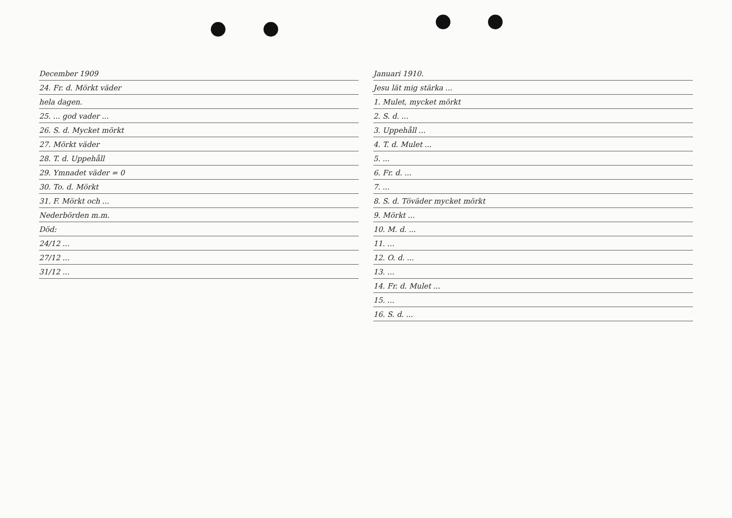December 1909
24. Fr. d. Mörkt väder
hela dagen.
25. ... god vader ...
26. S. d. Mycket mörkt
27. Mörkt väder
28. T. d. Uppehåll
29. Ymnadet väder = 0
30. To. d. Mörkt
31. F. Mörkt och ...
Nederbörden m.m.
Död:
24/12 ...
27/12 ...
31/12 ...
Januari 1910.
Jesu lät mig stärka ...
1. Mulet, mycket mörkt
2. S. d. ...
3. Uppehåll ...
4. T. d. Mulet ...
5. ...
6. Fr. d. ...
7. ...
8. S. d. Töväder mycket mörkt
9. Mörkt ...
10. M. d. ...
11. ...
12. O. d. ...
13. ...
14. Fr. d. Mulet ...
15. ...
16. S. d. ...